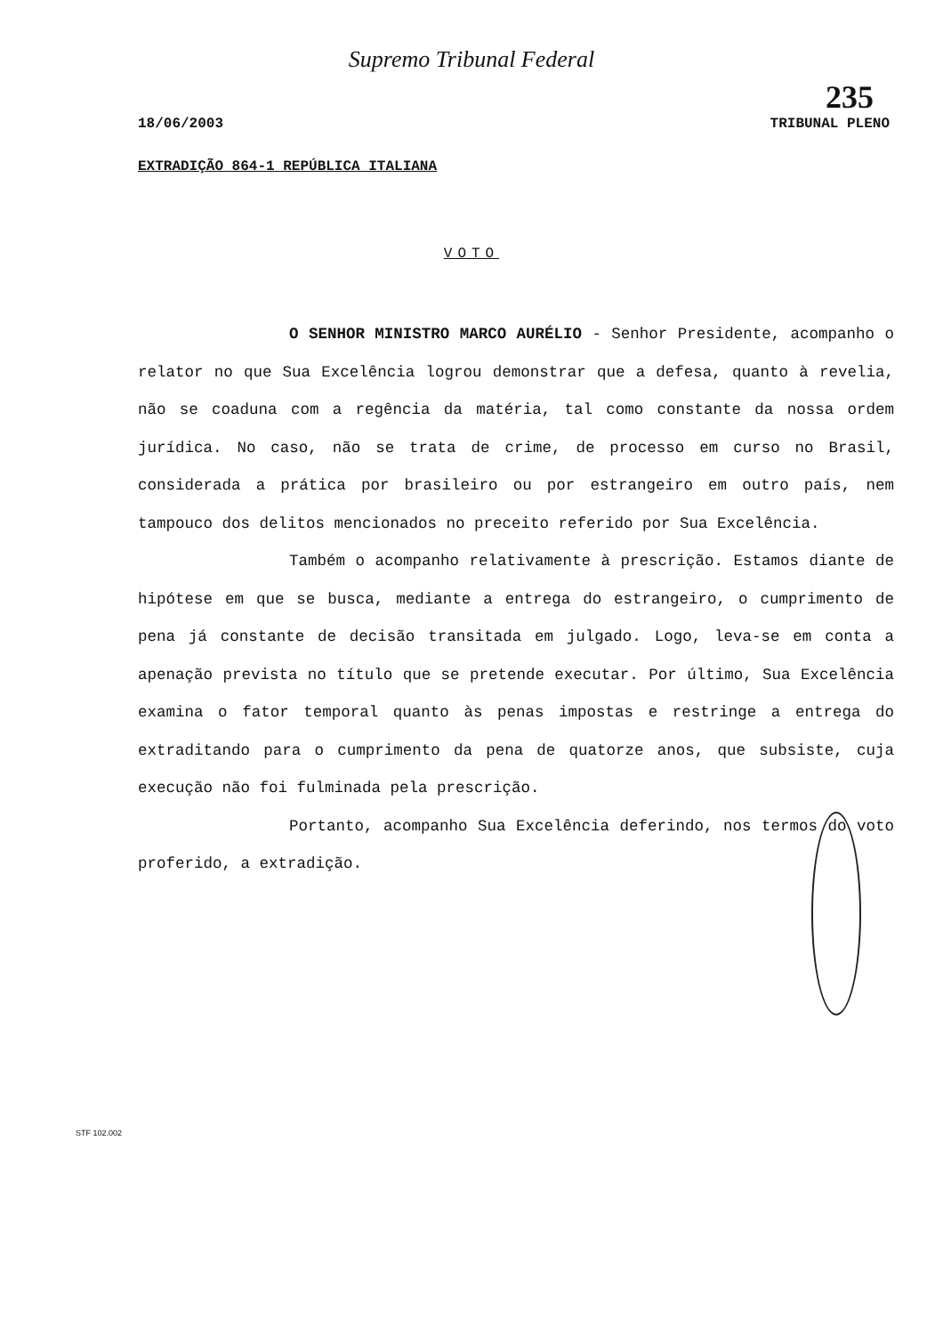Supremo Tribunal Federal
235
18/06/2003 TRIBUNAL PLENO
EXTRADIÇÃO 864-1 REPÚBLICA ITALIANA
VOTO
O SENHOR MINISTRO MARCO AURÉLIO - Senhor Presidente, acompanho o relator no que Sua Excelência logrou demonstrar que a defesa, quanto à revelia, não se coaduna com a regência da matéria, tal como constante da nossa ordem jurídica. No caso, não se trata de crime, de processo em curso no Brasil, considerada a prática por brasileiro ou por estrangeiro em outro país, nem tampouco dos delitos mencionados no preceito referido por Sua Excelência.
Também o acompanho relativamente à prescrição. Estamos diante de hipótese em que se busca, mediante a entrega do estrangeiro, o cumprimento de pena já constante de decisão transitada em julgado. Logo, leva-se em conta a apenação prevista no título que se pretende executar. Por último, Sua Excelência examina o fator temporal quanto às penas impostas e restringe a entrega do extraditando para o cumprimento da pena de quatorze anos, que subsiste, cuja execução não foi fulminada pela prescrição.
Portanto, acompanho Sua Excelência deferindo, nos termos do voto proferido, a extradição.
STF 102.002